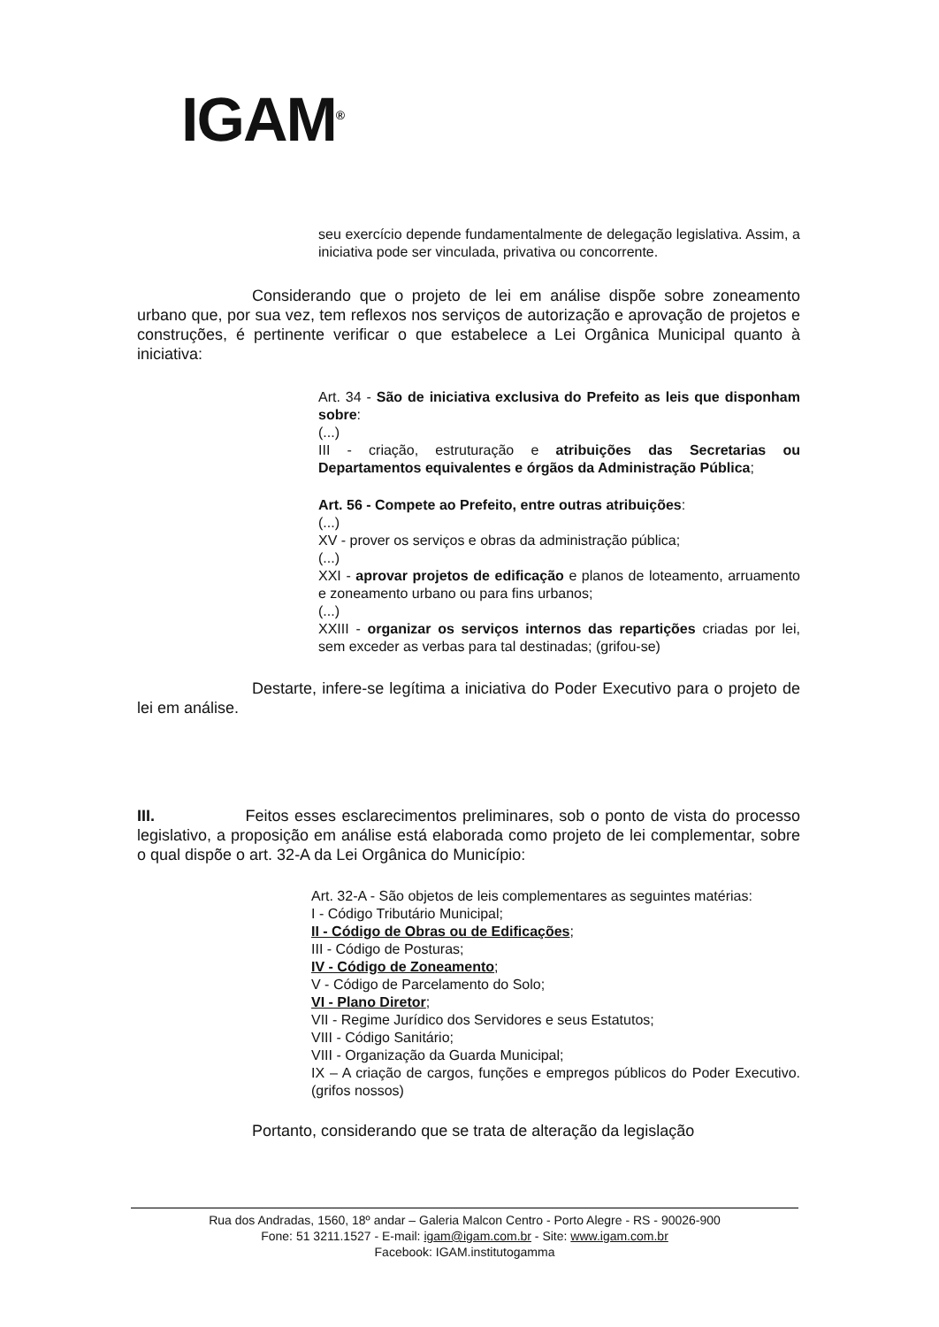IGAM<sup>®</sup>
seu exercício depende fundamentalmente de delegação legislativa. Assim, a iniciativa pode ser vinculada, privativa ou concorrente.
Considerando que o projeto de lei em análise dispõe sobre zoneamento urbano que, por sua vez, tem reflexos nos serviços de autorização e aprovação de projetos e construções, é pertinente verificar o que estabelece a Lei Orgânica Municipal quanto à iniciativa:
Art. 34 - São de iniciativa exclusiva do Prefeito as leis que disponham sobre:
(...)
III - criação, estruturação e atribuições das Secretarias ou Departamentos equivalentes e órgãos da Administração Pública;
Art. 56 - Compete ao Prefeito, entre outras atribuições:
(...)
XV - prover os serviços e obras da administração pública;
(...)
XXI - aprovar projetos de edificação e planos de loteamento, arruamento e zoneamento urbano ou para fins urbanos;
(...)
XXIII - organizar os serviços internos das repartições criadas por lei, sem exceder as verbas para tal destinadas; (grifou-se)
Destarte, infere-se legítima a iniciativa do Poder Executivo para o projeto de lei em análise.
III. Feitos esses esclarecimentos preliminares, sob o ponto de vista do processo legislativo, a proposição em análise está elaborada como projeto de lei complementar, sobre o qual dispõe o art. 32-A da Lei Orgânica do Município:
Art. 32-A - São objetos de leis complementares as seguintes matérias:
I - Código Tributário Municipal;
II - Código de Obras ou de Edificações;
III - Código de Posturas;
IV - Código de Zoneamento;
V - Código de Parcelamento do Solo;
VI - Plano Diretor;
VII - Regime Jurídico dos Servidores e seus Estatutos;
VIII - Código Sanitário;
VIII - Organização da Guarda Municipal;
IX – A criação de cargos, funções e empregos públicos do Poder Executivo. (grifos nossos)
Portanto, considerando que se trata de alteração da legislação
Rua dos Andradas, 1560, 18º andar – Galeria Malcon Centro - Porto Alegre - RS - 90026-900
Fone: 51 3211.1527 - E-mail: igam@igam.com.br - Site: www.igam.com.br
Facebook: IGAM.institutogamma